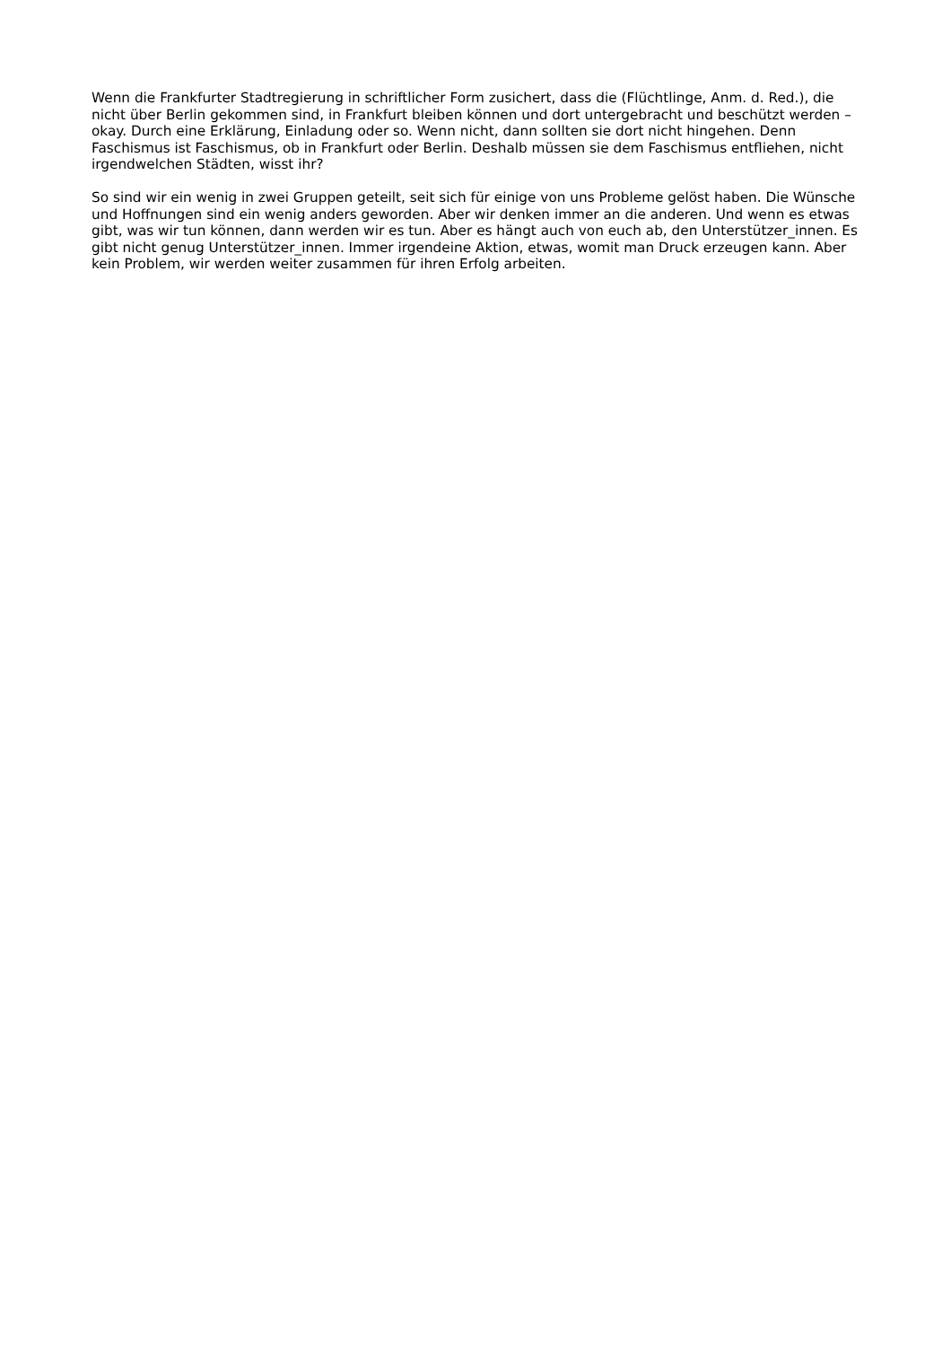Wenn die Frankfurter Stadtregierung in schriftlicher Form zusichert, dass die (Flüchtlinge, Anm. d. Red.), die nicht über Berlin gekommen sind, in Frankfurt bleiben können und dort untergebracht und beschützt werden –okay. Durch eine Erklärung, Einladung oder so. Wenn nicht, dann sollten sie dort nicht hingehen. Denn Faschismus ist Faschismus, ob in Frankfurt oder Berlin. Deshalb müssen sie dem Faschismus entfliehen, nicht irgendwelchen Städten, wisst ihr?
So sind wir ein wenig in zwei Gruppen geteilt, seit sich für einige von uns Probleme gelöst haben. Die Wünsche und Hoffnungen sind ein wenig anders geworden. Aber wir denken immer an die anderen. Und wenn es etwas gibt, was wir tun können, dann werden wir es tun. Aber es hängt auch von euch ab, den Unterstützer_innen. Es gibt nicht genug Unterstützer_innen. Immer irgendeine Aktion, etwas, womit man Druck erzeugen kann. Aber kein Problem, wir werden weiter zusammen für ihren Erfolg arbeiten.